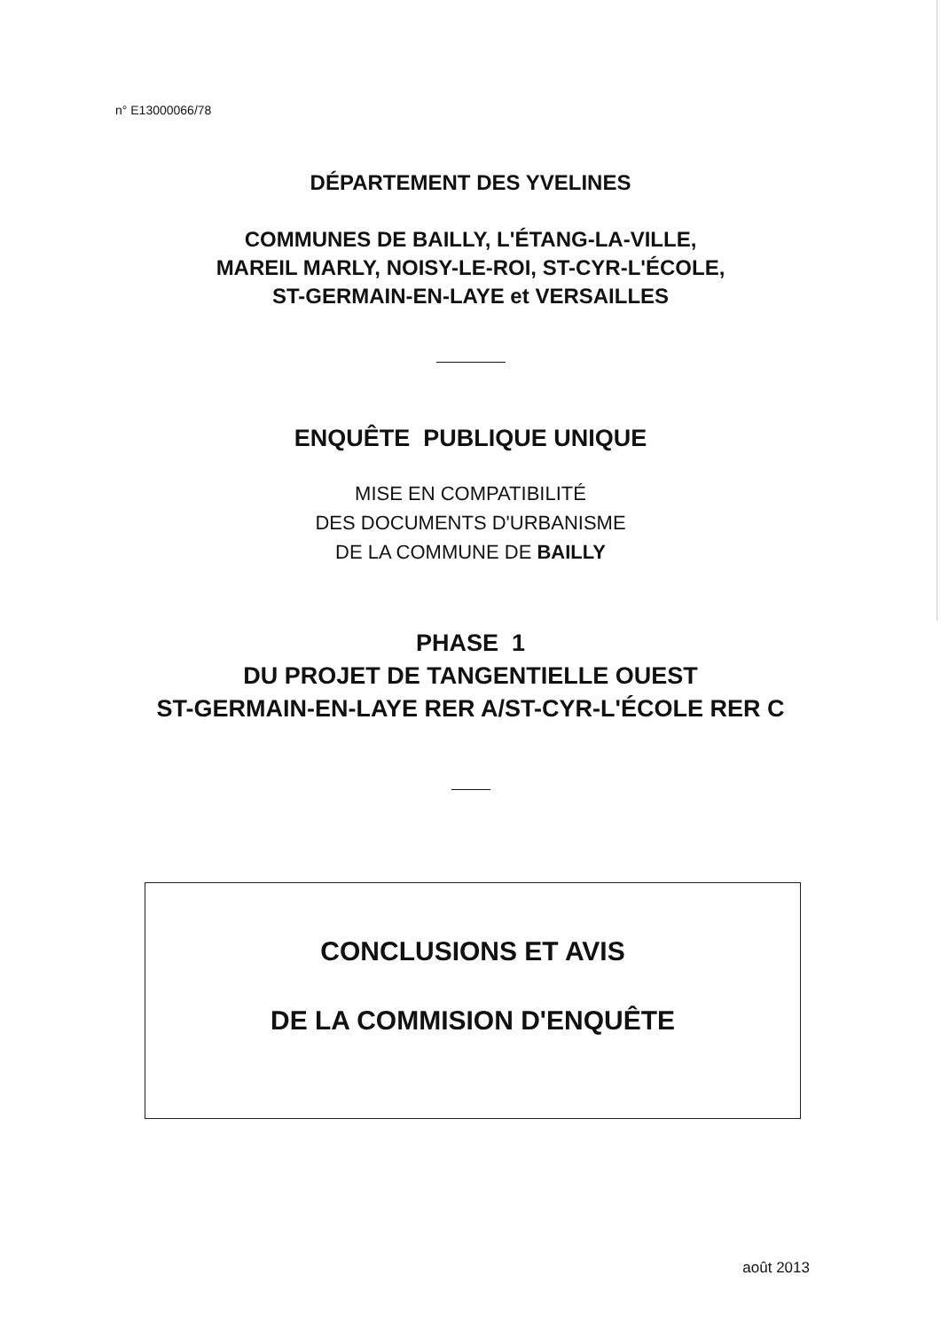n° E13000066/78
DÉPARTEMENT DES YVELINES
COMMUNES DE BAILLY, L'ÉTANG-LA-VILLE,
MAREIL MARLY, NOISY-LE-ROI, ST-CYR-L'ÉCOLE,
ST-GERMAIN-EN-LAYE et VERSAILLES
ENQUÊTE PUBLIQUE UNIQUE
MISE EN COMPATIBILITÉ
DES DOCUMENTS D'URBANISME
DE LA COMMUNE DE BAILLY
PHASE 1
DU PROJET DE TANGENTIELLE OUEST
ST-GERMAIN-EN-LAYE RER A/ST-CYR-L'ÉCOLE RER C
CONCLUSIONS ET AVIS
DE LA COMMISION D'ENQUÊTE
août 2013